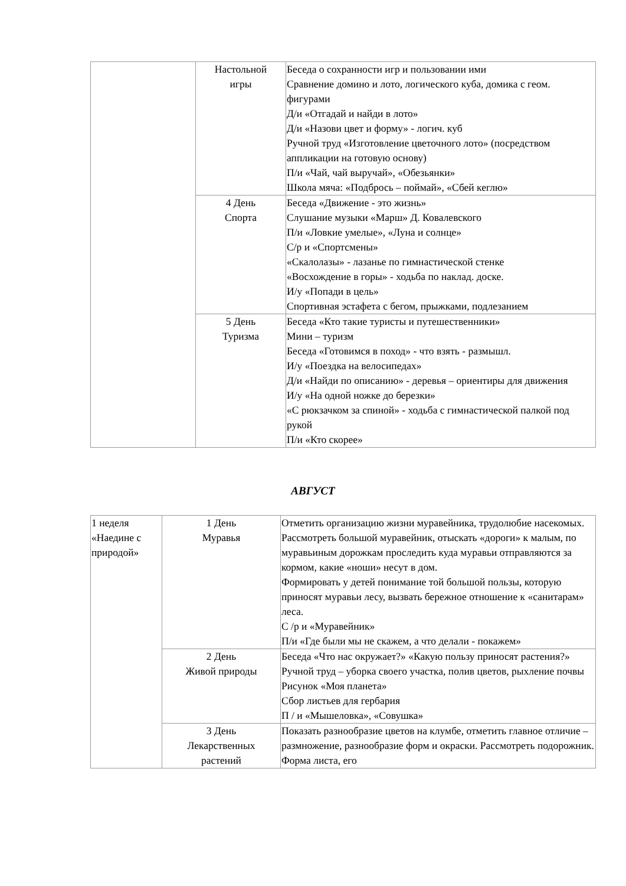| | Настольной игры | Беседа о сохранности игр и пользовании ими Сравнение домино и лото, логического куба, домика с геом. фигурами Д/и «Отгадай и найди в лото» Д/и «Назови цвет и форму» - логич. куб Ручной труд «Изготовление цветочного лото» (посредством аппликации на готовую основу) П/и «Чай, чай выручай», «Обезьянки» Школа мяча: «Подбрось – поймай», «Сбей кеглю» |
| | 4 День Спорта | Беседа «Движение - это жизнь» Слушание музыки «Марш» Д. Ковалевского П/и «Ловкие умелые», «Луна и солнце» С/р и «Спортсмены» «Скалолазы» - лазанье по гимнастической стенке «Восхождение в горы» - ходьба по наклад. доске. И/у «Попади в цель» Спортивная эстафета с бегом, прыжками, подлезанием |
| | 5 День Туризма | Беседа «Кто такие туристы и путешественники» Мини – туризм Беседа «Готовимся в поход» - что взять - размышл. И/у «Поездка на велосипедах» Д/и «Найди по описанию» - деревья – ориентиры для движения И/у «На одной ножке до березки» «С рюкзачком за спиной» - ходьба с гимнастической палкой под рукой П/и «Кто скорее» |
АВГУСТ
| 1 неделя «Наедине с природой» | 1 День Муравья | Отметить организацию жизни муравейника, трудолюбие насекомых. Рассмотреть большой муравейник, отыскать «дороги» к малым, по муравьиным дорожкам проследить куда муравьи отправляются за кормом, какие «ноши» несут в дом. Формировать у детей понимание той большой пользы, которую приносят муравьи лесу, вызвать бережное отношение к «санитарам» леса. С /р и «Муравейник» П/и «Где были мы не скажем, а что делали - покажем» |
| | 2 День Живой природы | Беседа «Что нас окружает?» «Какую пользу приносят растения?» Ручной труд – уборка своего участка, полив цветов, рыхление почвы Рисунок «Моя планета» Сбор листьев для гербария П / и «Мышеловка», «Совушка» |
| | 3 День Лекарственных растений | Показать разнообразие цветов на клумбе, отметить главное отличие – размножение, разнообразие форм и окраски. Рассмотреть подорожник. Форма листа, его |